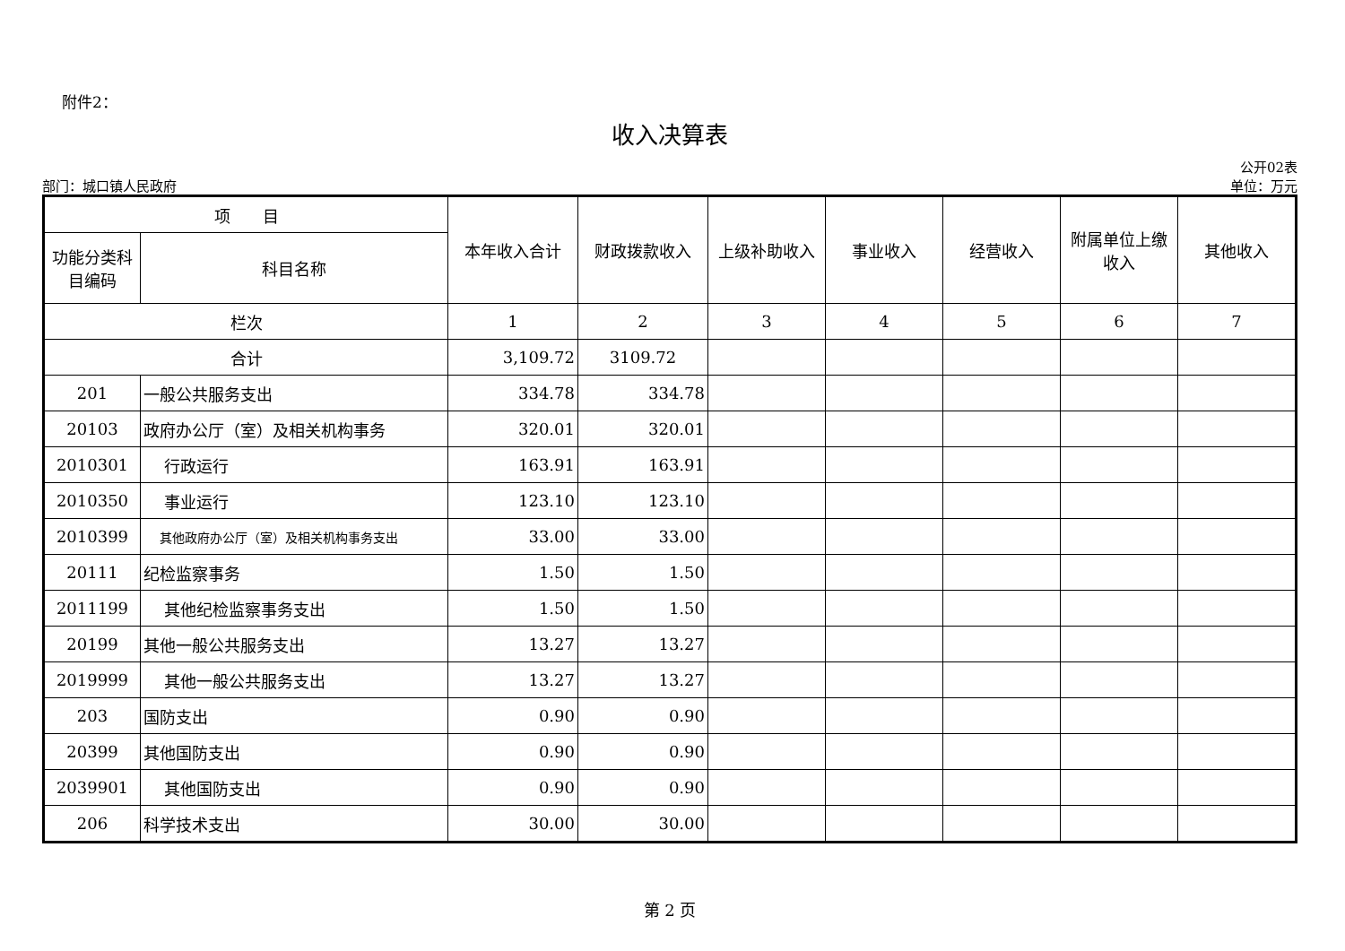附件2：
收入决算表
公开02表
部门：城口镇人民政府 单位：万元
| 项 目 | | 本年收入合计 | 财政拨款收入 | 上级补助收入 | 事业收入 | 经营收入 | 附属单位上缴收入 | 其他收入 |
| --- | --- | --- | --- | --- | --- | --- | --- | --- |
| 功能分类科目编码 | 科目名称 | | | | | | | |
| 栏次 | | 1 | 2 | 3 | 4 | 5 | 6 | 7 |
| 合计 | | 3,109.72 | 3109.72 | | | | | |
| 201 | 一般公共服务支出 | 334.78 | 334.78 | | | | | |
| 20103 | 政府办公厅（室）及相关机构事务 | 320.01 | 320.01 | | | | | |
| 2010301 | 行政运行 | 163.91 | 163.91 | | | | | |
| 2010350 | 事业运行 | 123.10 | 123.10 | | | | | |
| 2010399 | 其他政府办公厅（室）及相关机构事务支出 | 33.00 | 33.00 | | | | | |
| 20111 | 纪检监察事务 | 1.50 | 1.50 | | | | | |
| 2011199 | 其他纪检监察事务支出 | 1.50 | 1.50 | | | | | |
| 20199 | 其他一般公共服务支出 | 13.27 | 13.27 | | | | | |
| 2019999 | 其他一般公共服务支出 | 13.27 | 13.27 | | | | | |
| 203 | 国防支出 | 0.90 | 0.90 | | | | | |
| 20399 | 其他国防支出 | 0.90 | 0.90 | | | | | |
| 2039901 | 其他国防支出 | 0.90 | 0.90 | | | | | |
| 206 | 科学技术支出 | 30.00 | 30.00 | | | | | |
第 2 页